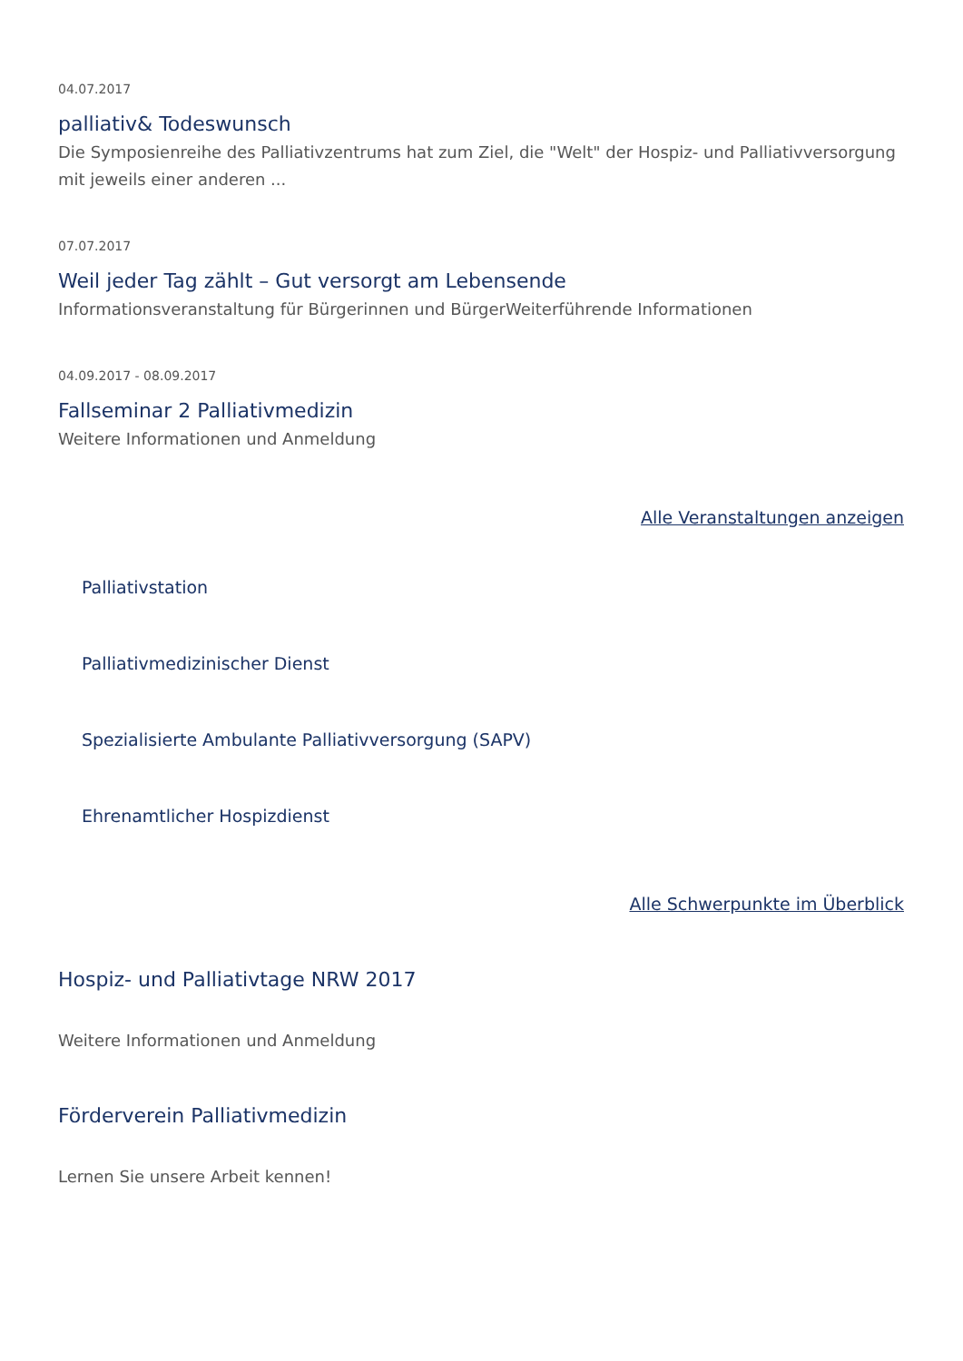04.07.2017
palliativ& Todeswunsch
Die Symposienreihe des Palliativzentrums hat zum Ziel, die "Welt" der Hospiz- und Palliativversorgung mit jeweils einer anderen ...
07.07.2017
Weil jeder Tag zählt – Gut versorgt am Lebensende
Informationsveranstaltung für Bürgerinnen und BürgerWeiterführende Informationen
04.09.2017 - 08.09.2017
Fallseminar 2 Palliativmedizin
Weitere Informationen und Anmeldung
Alle Veranstaltungen anzeigen
Palliativstation
Palliativmedizinischer Dienst
Spezialisierte Ambulante Palliativversorgung (SAPV)
Ehrenamtlicher Hospizdienst
Alle Schwerpunkte im Überblick
Hospiz- und Palliativtage NRW 2017
Weitere Informationen und Anmeldung
Förderverein Palliativmedizin
Lernen Sie unsere Arbeit kennen!